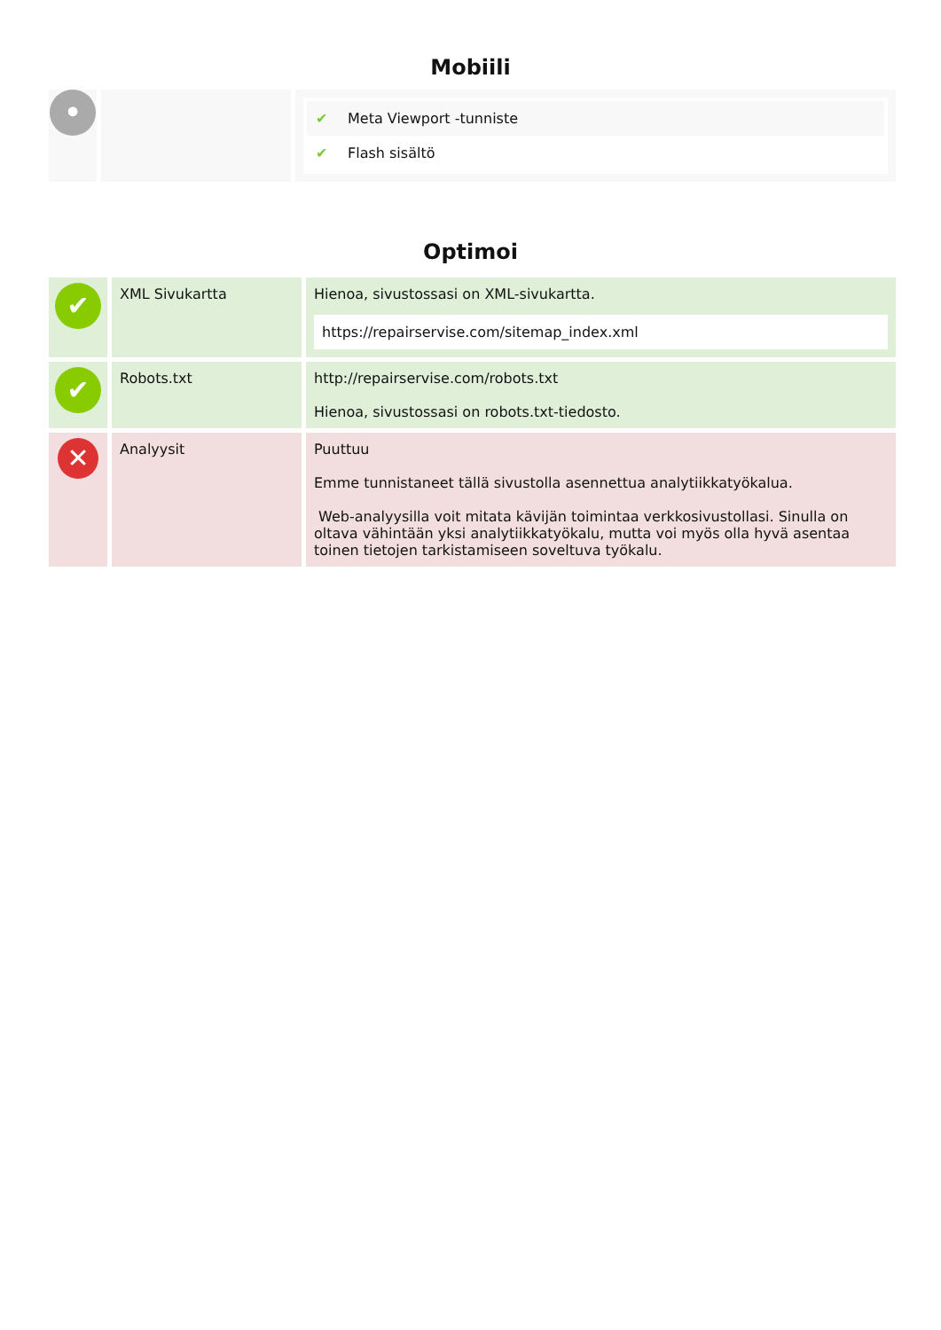Mobiili
| • | | ✔ Meta Viewport -tunniste ✔ Flash sisältö |
Optimoi
| ✔ | XML Sivukartta | Hienoa, sivustossasi on XML-sivukartta. https://repairservise.com/sitemap_index.xml |
| ✔ | Robots.txt | http://repairservise.com/robots.txt Hienoa, sivustossasi on robots.txt-tiedosto. |
| ✕ | Analyysit | Puuttuu Emme tunnistaneet tällä sivustolla asennettua analytiikkatyökalua. Web-analyysilla voit mitata kävijän toimintaa verkkosivustollasi. Sinulla on oltava vähintään yksi analytiikkatyökalu, mutta voi myös olla hyvä asentaa toinen tietojen tarkistamiseen soveltuva työkalu. |